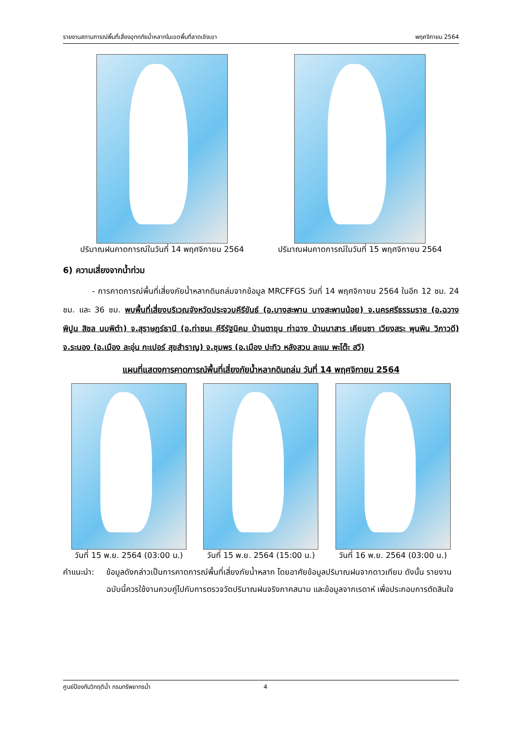รายงานสถานการณ์พื้นที่เสี่ยงอุทกภัยน้ำหลากในเขตพื้นที่ลาดเชิงเขา พฤศจิกายน 2564
ปริมาณฝนคาดการณ์ในวันที่ 14 พฤศจิกายน 2564
ปริมาณฝนคาดการณ์ในวันที่ 15 พฤศจิกายน 2564
6) ความเสี่ยงจากน้ำท่วม
- การคาดการณ์พื้นที่เสี่ยงภัยน้ำหลากดินถล่มจากข้อมูล MRCFFGS วันที่ 14 พฤศจิกายน 2564 ในอีก 12 ชม. 24 ชม. และ 36 ชม. พบพื้นที่เสี่ยงบริเวณจังหวัดประจวบคีรีขันธ์ (อ.บางสะพาน บางสะพานน้อย) จ.นครศรีธรรมราช (อ.ฉวาง พิปูน สิชล นบพิตำ) จ.สุราษฎร์ธานี (อ.ท่าชนะ คีรีรัฐนิคม บ้านตาขุน ท่าฉาง บ้านนาสาร เคียนซา เวียงสระ พุนพิน วิภาวดี) จ.ระนอง (อ.เมือง ละอุ่น กะเปอร์ สุขสำราญ) จ.ชุมพร (อ.เมือง ปะทิว หลังสวน ละแม พะโต๊ะ สวี)
แผนที่แสดงการคาดการณ์พื้นที่เสี่ยงภัยน้ำหลากดินถล่ม วันที่ 14 พฤศจิกายน 2564
วันที่ 15 พ.ย. 2564 (03:00 น.) วันที่ 15 พ.ย. 2564 (15:00 น.) วันที่ 16 พ.ย. 2564 (03:00 น.)
คำแนะนำ: ข้อมูลดังกล่าวเป็นการคาดการณ์พื้นที่เสี่ยงภัยน้ำหลาก โดยอาศัยข้อมูลปริมาณฝนจากดาวเทียม ดังนั้น รายงานฉบับนี้ควรใช้งานควบคู่ไปกับการตรวจวัดปริมาณฝนจริงภาคสนาม และข้อมูลจากเรดาห์ เพื่อประกอบการตัดสินใจ
ศูนย์ป้องกันวิกฤติน้ำ กรมทรัพยากรน้ำ 4